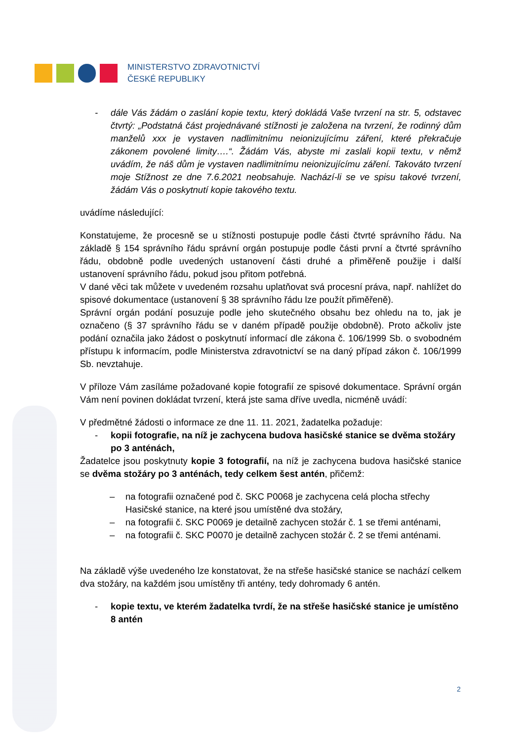MINISTERSTVO ZDRAVOTNICTVÍ
ČESKÉ REPUBLIKY
- dále Vás žádám o zaslání kopie textu, který dokládá Vaše tvrzení na str. 5, odstavec čtvrtý: „Podstatná část projednávané stížnosti je založena na tvrzení, že rodinný dům manželů xxx je vystaven nadlimitnímu neionizujícímu záření, které překračuje zákonem povolené limity….“. Žádám Vás, abyste mi zaslali kopii textu, v němž uvádím, že náš dům je vystaven nadlimitnímu neionizujícímu záření. Takováto tvrzení moje Stížnost ze dne 7.6.2021 neobsahuje. Nachází-li se ve spisu takové tvrzení, žádám Vás o poskytnutí kopie takového textu.
uvádíme následující:
Konstatujeme, že procesně se u stížnosti postupuje podle části čtvrté správního řádu. Na základě § 154 správního řádu správní orgán postupuje podle části první a čtvrté správního řádu, obdobně podle uvedených ustanovení části druhé a přiměřeně použije i další ustanovení správního řádu, pokud jsou přitom potřebná.
V dané věci tak můžete v uvedeném rozsahu uplatňovat svá procesní práva, např. nahlížet do spisové dokumentace (ustanovení § 38 správního řádu lze použít přiměřeně).
Správní orgán podání posuzuje podle jeho skutečného obsahu bez ohledu na to, jak je označeno (§ 37 správního řádu se v daném případě použije obdobně). Proto ačkoliv jste podání označila jako žádost o poskytnutí informací dle zákona č. 106/1999 Sb. o svobodném přístupu k informacím, podle Ministerstva zdravotnictví se na daný případ zákon č. 106/1999 Sb. nevztahuje.
V příloze Vám zasíláme požadované kopie fotografií ze spisové dokumentace. Správní orgán Vám není povinen dokládat tvrzení, která jste sama dříve uvedla, nicméně uvádí:
V předmětné žádosti o informace ze dne 11. 11. 2021, žadatelka požaduje:
- kopii fotografie, na níž je zachycena budova hasičské stanice se dvěma stožáry po 3 anténách,
Žadatelce jsou poskytnuty kopie 3 fotografií, na níž je zachycena budova hasičské stanice se dvěma stožáry po 3 anténách, tedy celkem šest antén, přičemž:
– na fotografii označené pod č. SKC P0068 je zachycena celá plocha střechy Hasičské stanice, na které jsou umístěné dva stožáry,
– na fotografii č. SKC P0069 je detailně zachycen stožár č. 1 se třemi anténami,
– na fotografii č. SKC P0070 je detailně zachycen stožár č. 2 se třemi anténami.
Na základě výše uvedeného lze konstatovat, že na střeše hasičské stanice se nachází celkem dva stožáry, na každém jsou umístěny tři antény, tedy dohromady 6 antén.
- kopie textu, ve kterém žadatelka tvrdí, že na střeše hasičské stanice je umístěno 8 antén
2